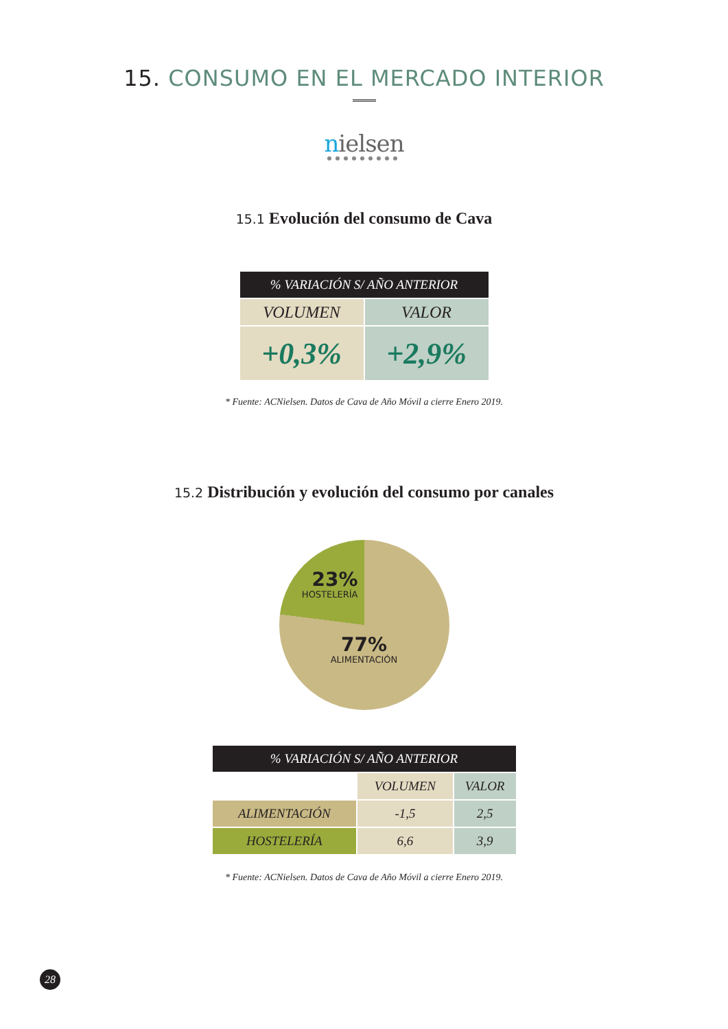15. CONSUMO EN EL MERCADO INTERIOR
nielsen
●●●●●●●●●
15.1 Evolución del consumo de Cava
| % VARIACIÓN S/ AÑO ANTERIOR | |
| --- | --- |
| VOLUMEN | VALOR |
| +0,3% | +2,9% |
* Fuente: ACNielsen. Datos de Cava de Año Móvil a cierre Enero 2019.
15.2 Distribución y evolución del consumo por canales
23%
HOSTELERÍA
77%
ALIMENTACIÓN
| % VARIACIÓN S/ AÑO ANTERIOR | | |
| --- | --- | --- |
| | VOLUMEN | VALOR |
| ALIMENTACIÓN | -1,5 | 2,5 |
| HOSTELERÍA | 6,6 | 3,9 |
* Fuente: ACNielsen. Datos de Cava de Año Móvil a cierre Enero 2019.
28